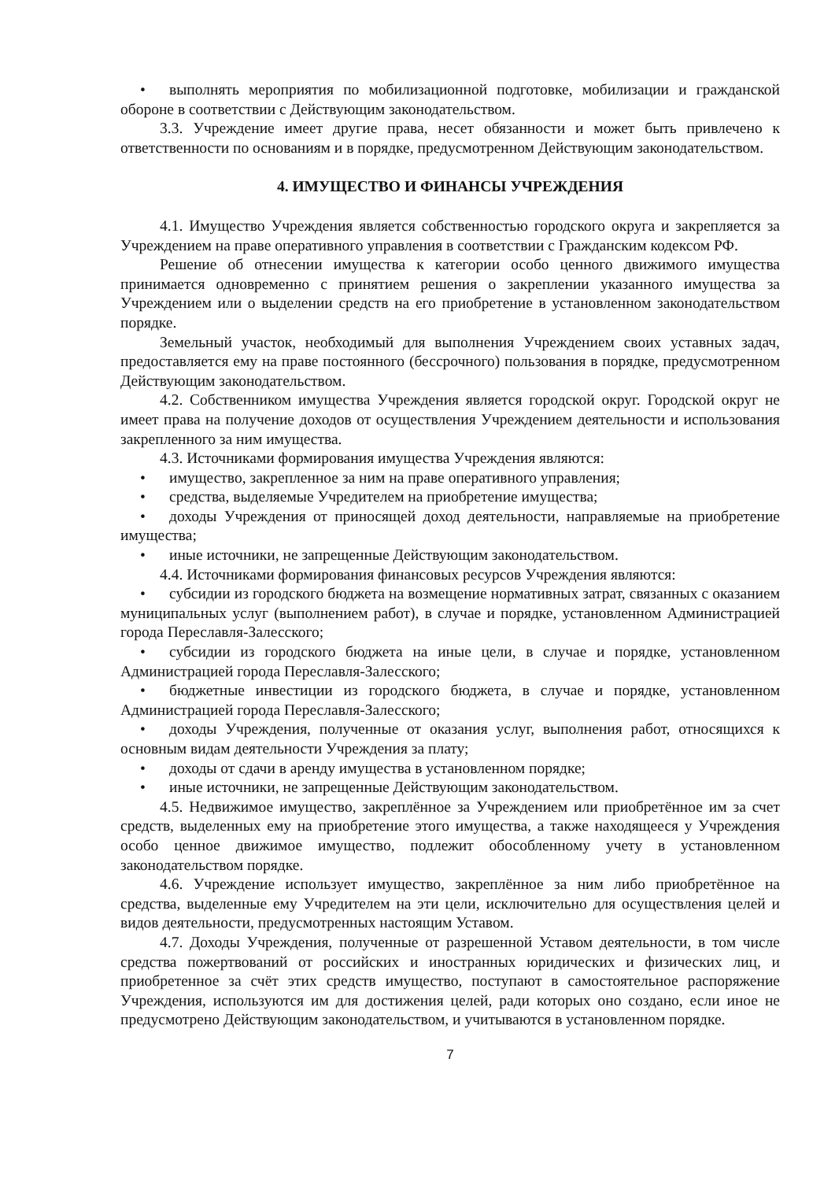• выполнять мероприятия по мобилизационной подготовке, мобилизации и гражданской обороне в соответствии с Действующим законодательством.
3.3. Учреждение имеет другие права, несет обязанности и может быть привлечено к ответственности по основаниям и в порядке, предусмотренном Действующим законодательством.
4. ИМУЩЕСТВО И ФИНАНСЫ УЧРЕЖДЕНИЯ
4.1. Имущество Учреждения является собственностью городского округа и закрепляется за Учреждением на праве оперативного управления в соответствии с Гражданским кодексом РФ.
Решение об отнесении имущества к категории особо ценного движимого имущества принимается одновременно с принятием решения о закреплении указанного имущества за Учреждением или о выделении средств на его приобретение в установленном законодательством порядке.
Земельный участок, необходимый для выполнения Учреждением своих уставных задач, предоставляется ему на праве постоянного (бессрочного) пользования в порядке, предусмотренном Действующим законодательством.
4.2. Собственником имущества Учреждения является городской округ. Городской округ не имеет права на получение доходов от осуществления Учреждением деятельности и использования закрепленного за ним имущества.
4.3. Источниками формирования имущества Учреждения являются:
• имущество, закрепленное за ним на праве оперативного управления;
• средства, выделяемые Учредителем на приобретение имущества;
• доходы Учреждения от приносящей доход деятельности, направляемые на приобретение имущества;
• иные источники, не запрещенные Действующим законодательством.
4.4. Источниками формирования финансовых ресурсов Учреждения являются:
• субсидии из городского бюджета на возмещение нормативных затрат, связанных с оказанием муниципальных услуг (выполнением работ), в случае и порядке, установленном Администрацией города Переславля-Залесского;
• субсидии из городского бюджета на иные цели, в случае и порядке, установленном Администрацией города Переславля-Залесского;
• бюджетные инвестиции из городского бюджета, в случае и порядке, установленном Администрацией города Переславля-Залесского;
• доходы Учреждения, полученные от оказания услуг, выполнения работ, относящихся к основным видам деятельности Учреждения за плату;
• доходы от сдачи в аренду имущества в установленном порядке;
• иные источники, не запрещенные Действующим законодательством.
4.5. Недвижимое имущество, закреплённое за Учреждением или приобретённое им за счет средств, выделенных ему на приобретение этого имущества, а также находящееся у Учреждения особо ценное движимое имущество, подлежит обособленному учету в установленном законодательством порядке.
4.6. Учреждение использует имущество, закреплённое за ним либо приобретённое на средства, выделенные ему Учредителем на эти цели, исключительно для осуществления целей и видов деятельности, предусмотренных настоящим Уставом.
4.7. Доходы Учреждения, полученные от разрешенной Уставом деятельности, в том числе средства пожертвований от российских и иностранных юридических и физических лиц, и приобретенное за счёт этих средств имущество, поступают в самостоятельное распоряжение Учреждения, используются им для достижения целей, ради которых оно создано, если иное не предусмотрено Действующим законодательством, и учитываются в установленном порядке.
7